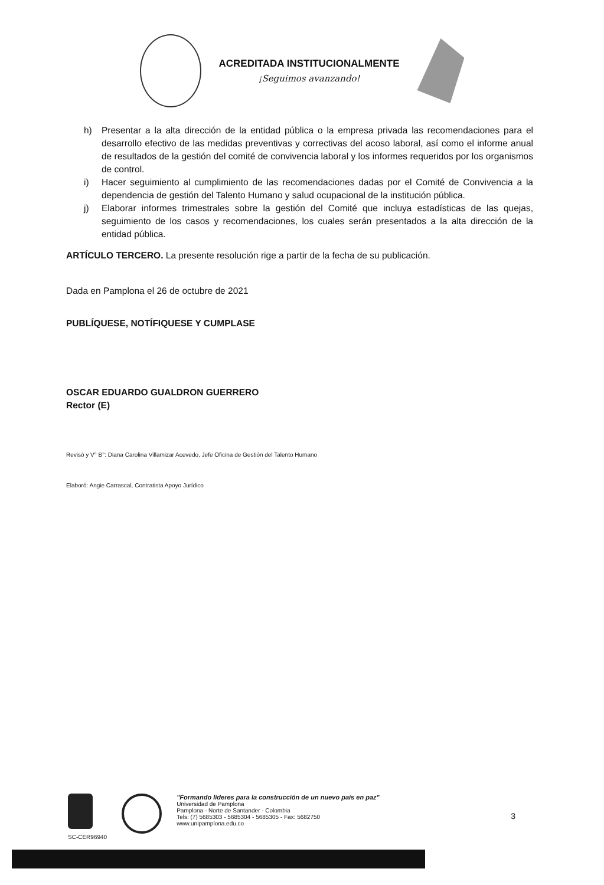ACREDITADA INSTITUCIONALMENTE
¡Seguimos avanzando!
h) Presentar a la alta dirección de la entidad pública o la empresa privada las recomendaciones para el desarrollo efectivo de las medidas preventivas y correctivas del acoso laboral, así como el informe anual de resultados de la gestión del comité de convivencia laboral y los informes requeridos por los organismos de control.
i) Hacer seguimiento al cumplimiento de las recomendaciones dadas por el Comité de Convivencia a la dependencia de gestión del Talento Humano y salud ocupacional de la institución pública.
j) Elaborar informes trimestrales sobre la gestión del Comité que incluya estadísticas de las quejas, seguimiento de los casos y recomendaciones, los cuales serán presentados a la alta dirección de la entidad pública.
ARTÍCULO TERCERO. La presente resolución rige a partir de la fecha de su publicación.
Dada en Pamplona el 26 de octubre de 2021
PUBLÍQUESE, NOTÍFIQUESE Y CUMPLASE
OSCAR EDUARDO GUALDRON GUERRERO
Rector (E)
Revisó y V° B°: Diana Carolina Villamizar Acevedo, Jefe Oficina de Gestión del Talento Humano
Elaboró: Angie Carrascal, Contratista Apoyo Jurídico
SC-CER96940
"Formando líderes para la construcción de un nuevo país en paz"
Universidad de Pamplona
Pamplona - Norte de Santander - Colombia
Tels: (7) 5685303 - 5685304 - 5685305 - Fax: 5682750
www.unipamplona.edu.co
3